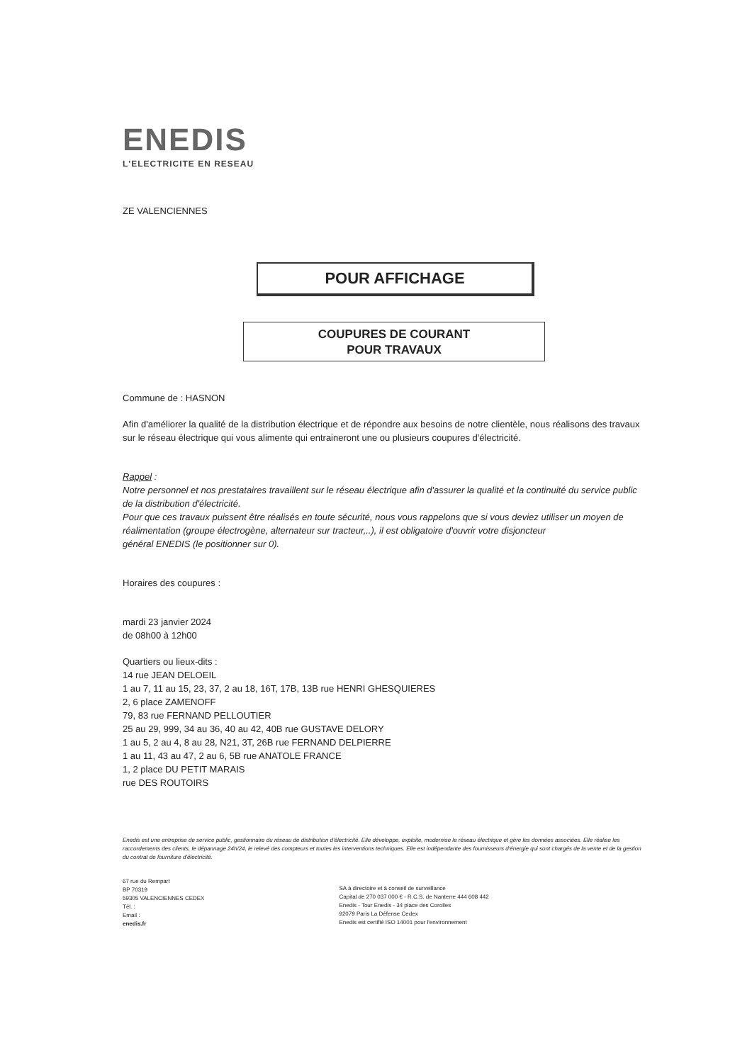ENEDIS
L'ELECTRICITE EN RESEAU
ZE VALENCIENNES
POUR AFFICHAGE
COUPURES DE COURANT
POUR TRAVAUX
Commune de : HASNON
Afin d'améliorer la qualité de la distribution électrique et de répondre aux besoins de notre clientèle, nous réalisons des travaux sur le réseau électrique qui vous alimente qui entraineront une ou plusieurs coupures d'électricité.
Rappel :
Notre personnel et nos prestataires travaillent sur le réseau électrique afin d'assurer la qualité et la continuité du service public de la distribution d'électricité.
Pour que ces travaux puissent être réalisés en toute sécurité, nous vous rappelons que si vous deviez utiliser un moyen de réalimentation (groupe électrogène, alternateur sur tracteur,..), il est obligatoire d'ouvrir votre disjoncteur
général ENEDIS (le positionner sur 0).
Horaires des coupures :
mardi 23 janvier 2024
de 08h00 à 12h00
Quartiers ou lieux-dits :
14 rue JEAN DELOEIL
1 au 7, 11 au 15, 23, 37, 2 au 18, 16T, 17B, 13B rue HENRI GHESQUIERES
2, 6 place ZAMENOFF
79, 83 rue FERNAND PELLOUTIER
25 au 29, 999, 34 au 36, 40 au 42, 40B rue GUSTAVE DELORY
1 au 5, 2 au 4, 8 au 28, N21, 3T, 26B rue FERNAND DELPIERRE
1 au 11, 43 au 47, 2 au 6, 5B rue ANATOLE FRANCE
1, 2 place DU PETIT MARAIS
rue DES ROUTOIRS
Enedis est une entreprise de service public, gestionnaire du réseau de distribution d'électricité. Elle développe, exploite, modernise le réseau électrique et gère les données associées. Elle réalise les raccordements des clients, le dépannage 24h/24, le relevé des compteurs et toutes les interventions techniques. Elle est indépendante des fournisseurs d'énergie qui sont chargés de la vente et de la gestion du contrat de fourniture d'électricité.
67 rue du Rempart
BP 70319
59305 VALENCIENNES CEDEX
Tél. :
Email :
enedis.fr
SA à directoire et à conseil de surveillance
Capital de 270 037 000 € - R.C.S. de Nanterre 444 608 442
Enedis - Tour Enedis - 34 place des Corolles
92079 Paris La Défense Cedex
Enedis est certifié ISO 14001 pour l'environnement